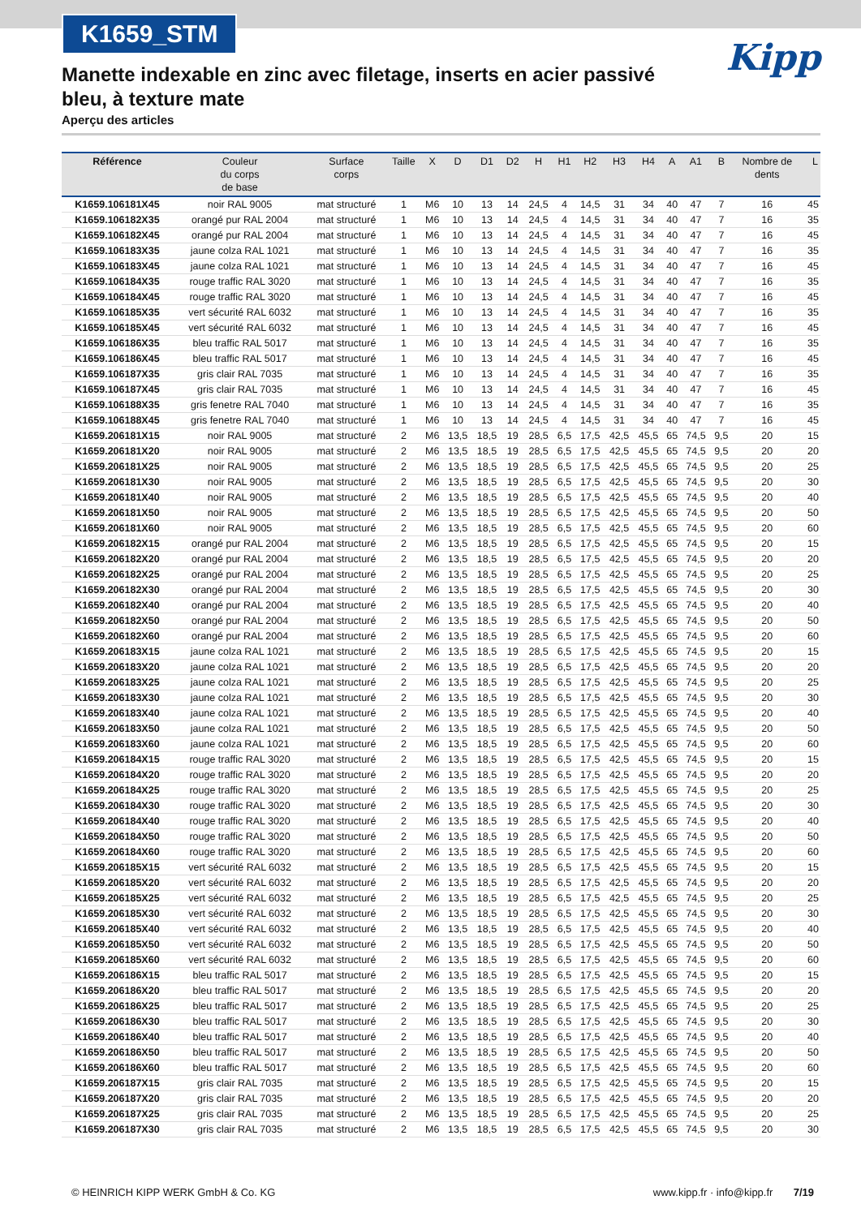K1659_STM
Kipp
Manette indexable en zinc avec filetage, inserts en acier passivé bleu, à texture mate
Aperçu des articles
| Référence | Couleur du corps de base | Surface corps | Taille | X | D | D1 | D2 | H | H1 | H2 | H3 | H4 | A | A1 | B | Nombre de dents | L |
| --- | --- | --- | --- | --- | --- | --- | --- | --- | --- | --- | --- | --- | --- | --- | --- | --- | --- |
| K1659.106181X45 | noir RAL 9005 | mat structuré | 1 | M6 | 10 | 13 | 14 | 24,5 | 4 | 14,5 | 31 | 34 | 40 | 47 | 7 | 16 | 45 |
| K1659.106182X35 | orangé pur RAL 2004 | mat structuré | 1 | M6 | 10 | 13 | 14 | 24,5 | 4 | 14,5 | 31 | 34 | 40 | 47 | 7 | 16 | 35 |
| K1659.106182X45 | orangé pur RAL 2004 | mat structuré | 1 | M6 | 10 | 13 | 14 | 24,5 | 4 | 14,5 | 31 | 34 | 40 | 47 | 7 | 16 | 45 |
| K1659.106183X35 | jaune colza RAL 1021 | mat structuré | 1 | M6 | 10 | 13 | 14 | 24,5 | 4 | 14,5 | 31 | 34 | 40 | 47 | 7 | 16 | 35 |
| K1659.106183X45 | jaune colza RAL 1021 | mat structuré | 1 | M6 | 10 | 13 | 14 | 24,5 | 4 | 14,5 | 31 | 34 | 40 | 47 | 7 | 16 | 45 |
| K1659.106184X35 | rouge traffic RAL 3020 | mat structuré | 1 | M6 | 10 | 13 | 14 | 24,5 | 4 | 14,5 | 31 | 34 | 40 | 47 | 7 | 16 | 35 |
| K1659.106184X45 | rouge traffic RAL 3020 | mat structuré | 1 | M6 | 10 | 13 | 14 | 24,5 | 4 | 14,5 | 31 | 34 | 40 | 47 | 7 | 16 | 45 |
| K1659.106185X35 | vert sécurité RAL 6032 | mat structuré | 1 | M6 | 10 | 13 | 14 | 24,5 | 4 | 14,5 | 31 | 34 | 40 | 47 | 7 | 16 | 35 |
| K1659.106185X45 | vert sécurité RAL 6032 | mat structuré | 1 | M6 | 10 | 13 | 14 | 24,5 | 4 | 14,5 | 31 | 34 | 40 | 47 | 7 | 16 | 45 |
| K1659.106186X35 | bleu traffic RAL 5017 | mat structuré | 1 | M6 | 10 | 13 | 14 | 24,5 | 4 | 14,5 | 31 | 34 | 40 | 47 | 7 | 16 | 35 |
| K1659.106186X45 | bleu traffic RAL 5017 | mat structuré | 1 | M6 | 10 | 13 | 14 | 24,5 | 4 | 14,5 | 31 | 34 | 40 | 47 | 7 | 16 | 45 |
| K1659.106187X35 | gris clair RAL 7035 | mat structuré | 1 | M6 | 10 | 13 | 14 | 24,5 | 4 | 14,5 | 31 | 34 | 40 | 47 | 7 | 16 | 35 |
| K1659.106187X45 | gris clair RAL 7035 | mat structuré | 1 | M6 | 10 | 13 | 14 | 24,5 | 4 | 14,5 | 31 | 34 | 40 | 47 | 7 | 16 | 45 |
| K1659.106188X35 | gris fenetre RAL 7040 | mat structuré | 1 | M6 | 10 | 13 | 14 | 24,5 | 4 | 14,5 | 31 | 34 | 40 | 47 | 7 | 16 | 35 |
| K1659.106188X45 | gris fenetre RAL 7040 | mat structuré | 1 | M6 | 10 | 13 | 14 | 24,5 | 4 | 14,5 | 31 | 34 | 40 | 47 | 7 | 16 | 45 |
| K1659.206181X15 | noir RAL 9005 | mat structuré | 2 | M6 | 13,5 | 18,5 | 19 | 28,5 | 6,5 | 17,5 | 42,5 | 45,5 | 65 | 74,5 | 9,5 | 20 | 15 |
| K1659.206181X20 | noir RAL 9005 | mat structuré | 2 | M6 | 13,5 | 18,5 | 19 | 28,5 | 6,5 | 17,5 | 42,5 | 45,5 | 65 | 74,5 | 9,5 | 20 | 20 |
| K1659.206181X25 | noir RAL 9005 | mat structuré | 2 | M6 | 13,5 | 18,5 | 19 | 28,5 | 6,5 | 17,5 | 42,5 | 45,5 | 65 | 74,5 | 9,5 | 20 | 25 |
| K1659.206181X30 | noir RAL 9005 | mat structuré | 2 | M6 | 13,5 | 18,5 | 19 | 28,5 | 6,5 | 17,5 | 42,5 | 45,5 | 65 | 74,5 | 9,5 | 20 | 30 |
| K1659.206181X40 | noir RAL 9005 | mat structuré | 2 | M6 | 13,5 | 18,5 | 19 | 28,5 | 6,5 | 17,5 | 42,5 | 45,5 | 65 | 74,5 | 9,5 | 20 | 40 |
| K1659.206181X50 | noir RAL 9005 | mat structuré | 2 | M6 | 13,5 | 18,5 | 19 | 28,5 | 6,5 | 17,5 | 42,5 | 45,5 | 65 | 74,5 | 9,5 | 20 | 50 |
| K1659.206181X60 | noir RAL 9005 | mat structuré | 2 | M6 | 13,5 | 18,5 | 19 | 28,5 | 6,5 | 17,5 | 42,5 | 45,5 | 65 | 74,5 | 9,5 | 20 | 60 |
| K1659.206182X15 | orangé pur RAL 2004 | mat structuré | 2 | M6 | 13,5 | 18,5 | 19 | 28,5 | 6,5 | 17,5 | 42,5 | 45,5 | 65 | 74,5 | 9,5 | 20 | 15 |
| K1659.206182X20 | orangé pur RAL 2004 | mat structuré | 2 | M6 | 13,5 | 18,5 | 19 | 28,5 | 6,5 | 17,5 | 42,5 | 45,5 | 65 | 74,5 | 9,5 | 20 | 20 |
| K1659.206182X25 | orangé pur RAL 2004 | mat structuré | 2 | M6 | 13,5 | 18,5 | 19 | 28,5 | 6,5 | 17,5 | 42,5 | 45,5 | 65 | 74,5 | 9,5 | 20 | 25 |
| K1659.206182X30 | orangé pur RAL 2004 | mat structuré | 2 | M6 | 13,5 | 18,5 | 19 | 28,5 | 6,5 | 17,5 | 42,5 | 45,5 | 65 | 74,5 | 9,5 | 20 | 30 |
| K1659.206182X40 | orangé pur RAL 2004 | mat structuré | 2 | M6 | 13,5 | 18,5 | 19 | 28,5 | 6,5 | 17,5 | 42,5 | 45,5 | 65 | 74,5 | 9,5 | 20 | 40 |
| K1659.206182X50 | orangé pur RAL 2004 | mat structuré | 2 | M6 | 13,5 | 18,5 | 19 | 28,5 | 6,5 | 17,5 | 42,5 | 45,5 | 65 | 74,5 | 9,5 | 20 | 50 |
| K1659.206182X60 | orangé pur RAL 2004 | mat structuré | 2 | M6 | 13,5 | 18,5 | 19 | 28,5 | 6,5 | 17,5 | 42,5 | 45,5 | 65 | 74,5 | 9,5 | 20 | 60 |
| K1659.206183X15 | jaune colza RAL 1021 | mat structuré | 2 | M6 | 13,5 | 18,5 | 19 | 28,5 | 6,5 | 17,5 | 42,5 | 45,5 | 65 | 74,5 | 9,5 | 20 | 15 |
| K1659.206183X20 | jaune colza RAL 1021 | mat structuré | 2 | M6 | 13,5 | 18,5 | 19 | 28,5 | 6,5 | 17,5 | 42,5 | 45,5 | 65 | 74,5 | 9,5 | 20 | 20 |
| K1659.206183X25 | jaune colza RAL 1021 | mat structuré | 2 | M6 | 13,5 | 18,5 | 19 | 28,5 | 6,5 | 17,5 | 42,5 | 45,5 | 65 | 74,5 | 9,5 | 20 | 25 |
| K1659.206183X30 | jaune colza RAL 1021 | mat structuré | 2 | M6 | 13,5 | 18,5 | 19 | 28,5 | 6,5 | 17,5 | 42,5 | 45,5 | 65 | 74,5 | 9,5 | 20 | 30 |
| K1659.206183X40 | jaune colza RAL 1021 | mat structuré | 2 | M6 | 13,5 | 18,5 | 19 | 28,5 | 6,5 | 17,5 | 42,5 | 45,5 | 65 | 74,5 | 9,5 | 20 | 40 |
| K1659.206183X50 | jaune colza RAL 1021 | mat structuré | 2 | M6 | 13,5 | 18,5 | 19 | 28,5 | 6,5 | 17,5 | 42,5 | 45,5 | 65 | 74,5 | 9,5 | 20 | 50 |
| K1659.206183X60 | jaune colza RAL 1021 | mat structuré | 2 | M6 | 13,5 | 18,5 | 19 | 28,5 | 6,5 | 17,5 | 42,5 | 45,5 | 65 | 74,5 | 9,5 | 20 | 60 |
| K1659.206184X15 | rouge traffic RAL 3020 | mat structuré | 2 | M6 | 13,5 | 18,5 | 19 | 28,5 | 6,5 | 17,5 | 42,5 | 45,5 | 65 | 74,5 | 9,5 | 20 | 15 |
| K1659.206184X20 | rouge traffic RAL 3020 | mat structuré | 2 | M6 | 13,5 | 18,5 | 19 | 28,5 | 6,5 | 17,5 | 42,5 | 45,5 | 65 | 74,5 | 9,5 | 20 | 20 |
| K1659.206184X25 | rouge traffic RAL 3020 | mat structuré | 2 | M6 | 13,5 | 18,5 | 19 | 28,5 | 6,5 | 17,5 | 42,5 | 45,5 | 65 | 74,5 | 9,5 | 20 | 25 |
| K1659.206184X30 | rouge traffic RAL 3020 | mat structuré | 2 | M6 | 13,5 | 18,5 | 19 | 28,5 | 6,5 | 17,5 | 42,5 | 45,5 | 65 | 74,5 | 9,5 | 20 | 30 |
| K1659.206184X40 | rouge traffic RAL 3020 | mat structuré | 2 | M6 | 13,5 | 18,5 | 19 | 28,5 | 6,5 | 17,5 | 42,5 | 45,5 | 65 | 74,5 | 9,5 | 20 | 40 |
| K1659.206184X50 | rouge traffic RAL 3020 | mat structuré | 2 | M6 | 13,5 | 18,5 | 19 | 28,5 | 6,5 | 17,5 | 42,5 | 45,5 | 65 | 74,5 | 9,5 | 20 | 50 |
| K1659.206184X60 | rouge traffic RAL 3020 | mat structuré | 2 | M6 | 13,5 | 18,5 | 19 | 28,5 | 6,5 | 17,5 | 42,5 | 45,5 | 65 | 74,5 | 9,5 | 20 | 60 |
| K1659.206185X15 | vert sécurité RAL 6032 | mat structuré | 2 | M6 | 13,5 | 18,5 | 19 | 28,5 | 6,5 | 17,5 | 42,5 | 45,5 | 65 | 74,5 | 9,5 | 20 | 15 |
| K1659.206185X20 | vert sécurité RAL 6032 | mat structuré | 2 | M6 | 13,5 | 18,5 | 19 | 28,5 | 6,5 | 17,5 | 42,5 | 45,5 | 65 | 74,5 | 9,5 | 20 | 20 |
| K1659.206185X25 | vert sécurité RAL 6032 | mat structuré | 2 | M6 | 13,5 | 18,5 | 19 | 28,5 | 6,5 | 17,5 | 42,5 | 45,5 | 65 | 74,5 | 9,5 | 20 | 25 |
| K1659.206185X30 | vert sécurité RAL 6032 | mat structuré | 2 | M6 | 13,5 | 18,5 | 19 | 28,5 | 6,5 | 17,5 | 42,5 | 45,5 | 65 | 74,5 | 9,5 | 20 | 30 |
| K1659.206185X40 | vert sécurité RAL 6032 | mat structuré | 2 | M6 | 13,5 | 18,5 | 19 | 28,5 | 6,5 | 17,5 | 42,5 | 45,5 | 65 | 74,5 | 9,5 | 20 | 40 |
| K1659.206185X50 | vert sécurité RAL 6032 | mat structuré | 2 | M6 | 13,5 | 18,5 | 19 | 28,5 | 6,5 | 17,5 | 42,5 | 45,5 | 65 | 74,5 | 9,5 | 20 | 50 |
| K1659.206185X60 | vert sécurité RAL 6032 | mat structuré | 2 | M6 | 13,5 | 18,5 | 19 | 28,5 | 6,5 | 17,5 | 42,5 | 45,5 | 65 | 74,5 | 9,5 | 20 | 60 |
| K1659.206186X15 | bleu traffic RAL 5017 | mat structuré | 2 | M6 | 13,5 | 18,5 | 19 | 28,5 | 6,5 | 17,5 | 42,5 | 45,5 | 65 | 74,5 | 9,5 | 20 | 15 |
| K1659.206186X20 | bleu traffic RAL 5017 | mat structuré | 2 | M6 | 13,5 | 18,5 | 19 | 28,5 | 6,5 | 17,5 | 42,5 | 45,5 | 65 | 74,5 | 9,5 | 20 | 20 |
| K1659.206186X25 | bleu traffic RAL 5017 | mat structuré | 2 | M6 | 13,5 | 18,5 | 19 | 28,5 | 6,5 | 17,5 | 42,5 | 45,5 | 65 | 74,5 | 9,5 | 20 | 25 |
| K1659.206186X30 | bleu traffic RAL 5017 | mat structuré | 2 | M6 | 13,5 | 18,5 | 19 | 28,5 | 6,5 | 17,5 | 42,5 | 45,5 | 65 | 74,5 | 9,5 | 20 | 30 |
| K1659.206186X40 | bleu traffic RAL 5017 | mat structuré | 2 | M6 | 13,5 | 18,5 | 19 | 28,5 | 6,5 | 17,5 | 42,5 | 45,5 | 65 | 74,5 | 9,5 | 20 | 40 |
| K1659.206186X50 | bleu traffic RAL 5017 | mat structuré | 2 | M6 | 13,5 | 18,5 | 19 | 28,5 | 6,5 | 17,5 | 42,5 | 45,5 | 65 | 74,5 | 9,5 | 20 | 50 |
| K1659.206186X60 | bleu traffic RAL 5017 | mat structuré | 2 | M6 | 13,5 | 18,5 | 19 | 28,5 | 6,5 | 17,5 | 42,5 | 45,5 | 65 | 74,5 | 9,5 | 20 | 60 |
| K1659.206187X15 | gris clair RAL 7035 | mat structuré | 2 | M6 | 13,5 | 18,5 | 19 | 28,5 | 6,5 | 17,5 | 42,5 | 45,5 | 65 | 74,5 | 9,5 | 20 | 15 |
| K1659.206187X20 | gris clair RAL 7035 | mat structuré | 2 | M6 | 13,5 | 18,5 | 19 | 28,5 | 6,5 | 17,5 | 42,5 | 45,5 | 65 | 74,5 | 9,5 | 20 | 20 |
| K1659.206187X25 | gris clair RAL 7035 | mat structuré | 2 | M6 | 13,5 | 18,5 | 19 | 28,5 | 6,5 | 17,5 | 42,5 | 45,5 | 65 | 74,5 | 9,5 | 20 | 25 |
| K1659.206187X30 | gris clair RAL 7035 | mat structuré | 2 | M6 | 13,5 | 18,5 | 19 | 28,5 | 6,5 | 17,5 | 42,5 | 45,5 | 65 | 74,5 | 9,5 | 20 | 30 |
© HEINRICH KIPP WERK GmbH & Co. KG www.kipp.fr · info@kipp.fr 7/19